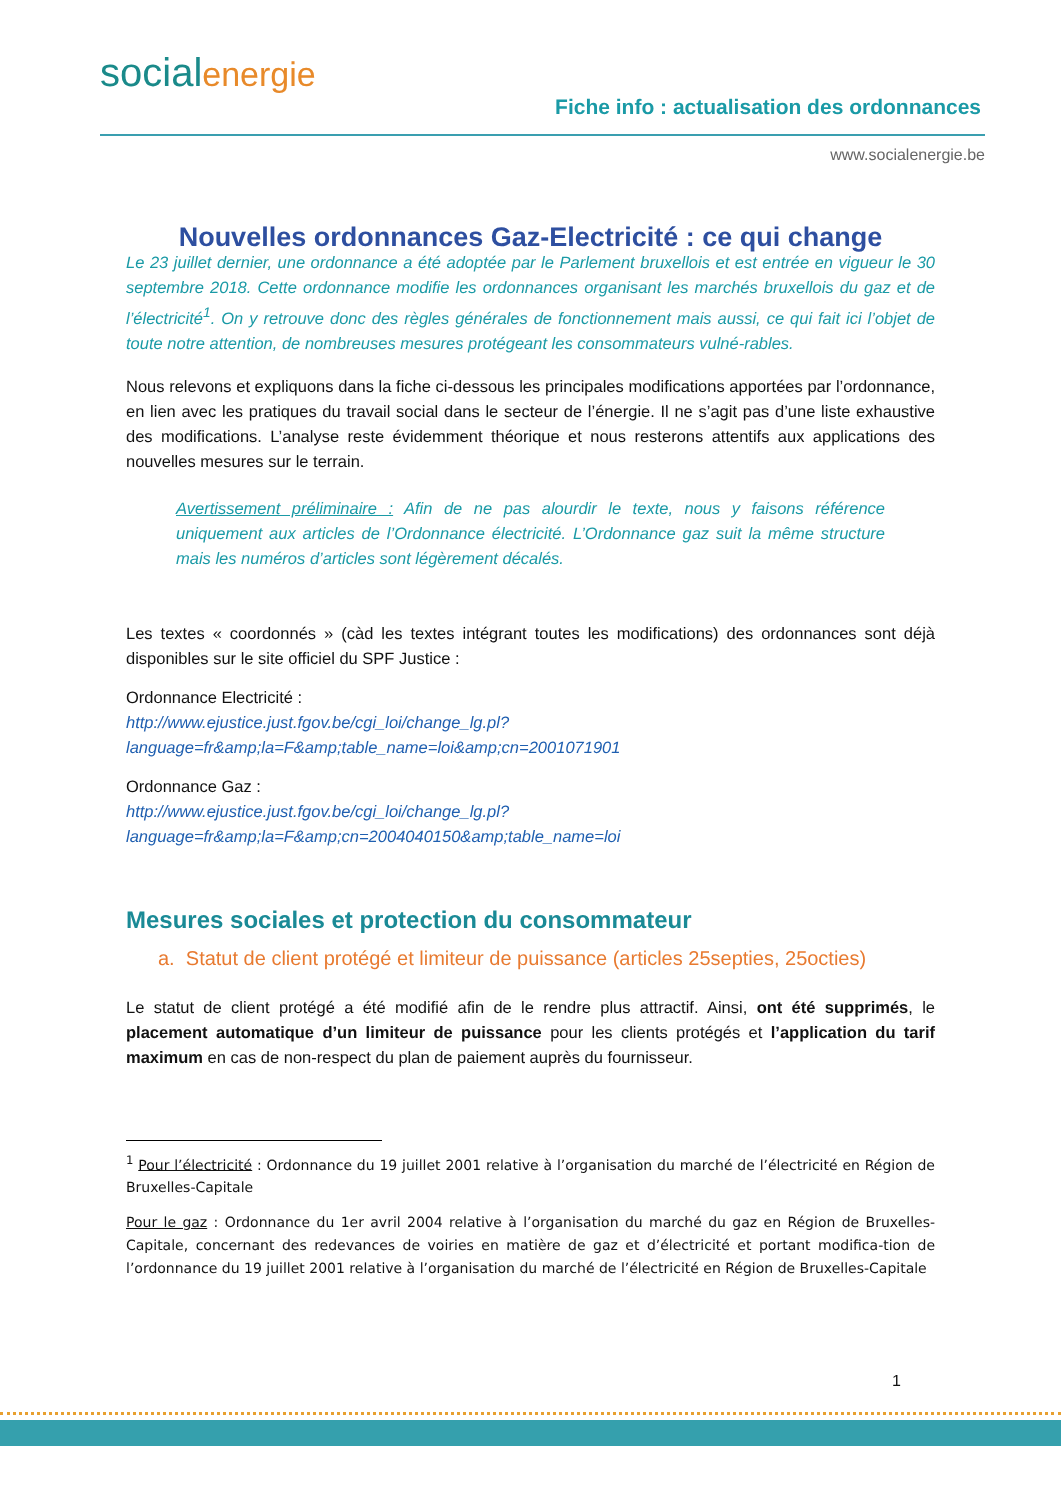socialenergie
Fiche info : actualisation des ordonnances
www.socialenergie.be
Nouvelles ordonnances Gaz-Electricité : ce qui change
Le 23 juillet dernier, une ordonnance a été adoptée par le Parlement bruxellois et est entrée en vigueur le 30 septembre 2018. Cette ordonnance modifie les ordonnances organisant les marchés bruxellois du gaz et de l’électricité<sup>1</sup>. On y retrouve donc des règles générales de fonctionnement mais aussi, ce qui fait ici l’objet de toute notre attention, de nombreuses mesures protégeant les consommateurs vulné-rables.
Nous relevons et expliquons dans la fiche ci-dessous les principales modifications apportées par l’ordonnance, en lien avec les pratiques du travail social dans le secteur de l’énergie. Il ne s’agit pas d’une liste exhaustive des modifications. L’analyse reste évidemment théorique et nous resterons attentifs aux applications des nouvelles mesures sur le terrain.
Avertissement préliminaire : Afin de ne pas alourdir le texte, nous y faisons référence uniquement aux articles de l’Ordonnance électricité. L’Ordonnance gaz suit la même structure mais les numéros d’articles sont légèrement décalés.
Les textes « coordonnés » (càd les textes intégrant toutes les modifications) des ordonnances sont déjà disponibles sur le site officiel du SPF Justice :
Ordonnance Electricité :
http://www.ejustice.just.fgov.be/cgi_loi/change_lg.pl?language=fr&amp;la=F&amp;table_name=loi&amp;cn=2001071901
Ordonnance Gaz :
http://www.ejustice.just.fgov.be/cgi_loi/change_lg.pl?language=fr&amp;la=F&amp;cn=2004040150&amp;table_name=loi
Mesures sociales et protection du consommateur
a. Statut de client protégé et limiteur de puissance (articles 25septies, 25octies)
Le statut de client protégé a été modifié afin de le rendre plus attractif. Ainsi, ont été supprimés, le placement automatique d’un limiteur de puissance pour les clients protégés et l’application du tarif maximum en cas de non-respect du plan de paiement auprès du fournisseur.
<sup>1</sup> Pour l’électricité : Ordonnance du 19 juillet 2001 relative à l’organisation du marché de l’électricité en Région de Bruxelles-Capitale
Pour le gaz : Ordonnance du 1er avril 2004 relative à l’organisation du marché du gaz en Région de Bruxelles-Capitale, concernant des redevances de voiries en matière de gaz et d’électricité et portant modifica-tion de l’ordonnance du 19 juillet 2001 relative à l’organisation du marché de l’électricité en Région de Bruxelles-Capitale
1